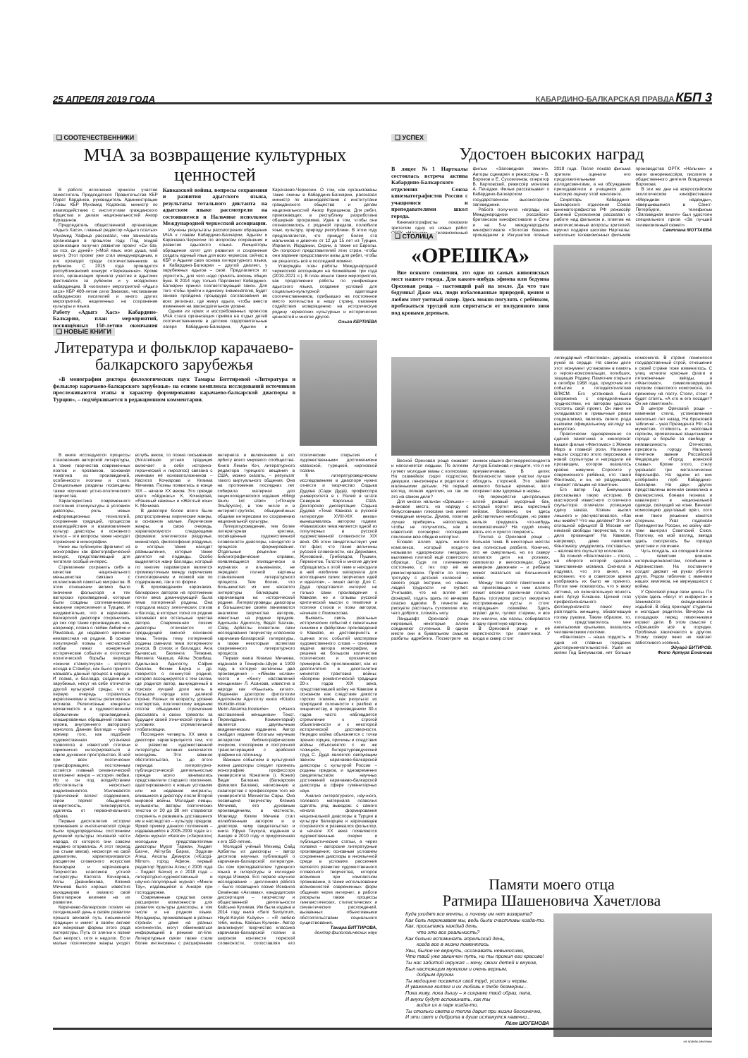25 АПРЕЛЯ 2019 ГОДА КАБАРДИНО-БАЛКАРСКАЯ ПРАВДА КБП 3
❑ СООТЕЧЕСТВЕННИКИ
МЧА за возвращение культурных ценностей
В работе исполкома приняли участие заместитель Председателя Правительства КБР Мурат Карданов, руководитель Администрации Главы КБР Мухамед Кодзоков, министр по взаимодействию с институтами гражданского общества и делам национальностей Анзор Курашинов.
Председатель общественной организации «Адыгэ Хасэ», главный редактор «Адыгэ псалъэ» Мухамед Хафицэ рассказал, чем занималась организация в прошлом году. Под эгидой организации получил развитие проект «Си бзэ, си псэ, си дуней» («Мой язык, моя душа, мой мир»). Этот проект уже стал международным, и его проводят среди соотечественников за рубежом. С 2015 года проводится республиканский конкурс «Черкешенка». Кроме этого, организация приняла участие в адыгских фестивалях за рубежом и у моздокских кабардинцев. В «копилке» мероприятий «Адыгэ хасэ» КБР 400-летие села Заюково, чествование кабардинских писателей и много других мероприятий, нацеленных на сохранение культуры и языка.
Работу «Адыгэ Хасэ» Кабардино-Балкарии, план мероприятий, посвящённых 150-летию окончания Кавказской войны, вопросы сохранения и развития адыгского языка, результаты тотального диктанта на адыгском языке рассмотрели на состоявшемся в Нальчике исполкоме Международной черкесской ассоциации.
Изучены результаты рассмотрения обращения МЧА к главам Кабардино-Балкарии, Адыгеи и Карачаево-Черкесии по вопросам сохранения и развития адыгского языка. Инициаторы обращения хотят для развития и сохранения создать единый язык для всех черкесов: сейчас в КБР и Адыгее своя основа литературного языка, в Кабардино-Балкарии – другой диалект, у зарубежных адыгов – своё. Предлагается их упростить, для чего надо принять восемь общих букв. В 2014 году только Парламент Кабардино-Балкарии принял соответствующий закон. Для того чтобы прийти к единому знаменателю, будет заново пройдена процедура согласования во всех регионах, где живут адыги, чтобы внести изменения на законодательном уровне.
Одним из ярких и востребованных проектов МЧА стала организация приёма на отдых детей соотечественников в детские оздоровительные лагеря Кабардино-Балкарии, Адыгеи и Карачаево-Черкесии. О том, как организованы такие смены в Кабардино-Балкарии, рассказал министр по взаимодействию с институтами гражданского общества и делам национальностей Анзор Курашинов. Для ребят, приезжающих в республику разработана обширная программа. Идея в том, чтобы они познакомились с родиной предков, полюбили язык, культуру, природу республики. В этом году предполагается, что приедут более ста мальчиков и девочек от 12 до 15 лет из Турции, Израиля, Иордании, Сирии, а также из Европы. Он попросил представителей этих стран, чтобы они заранее предоставили визы для ребят, чтобы не решалось всё в последний момент.
Утверждён план работы Международной черкесской ассоциации на ближайшие три года (2019-2021 гг.). В план вошли такие мероприятия, как продолжение работы по унификации адыгского языка, создание условий для социально-культурной адаптации соотечественников, прибывших на постоянное место жительства в нашу страну, оказание содействия возвращению на историческую родину черкесских культурных и исторических ценностей и многое другое.
Ольга КЕРТИЕВА
❑ НОВЫЕ КНИГИ
Литература и фольклор карачаево-балкарского зарубежья
«В монографии доктора филологических наук Тамары Биттировой «Литература и фольклор карачаево-балкарского зарубежья» на основе комплекса исследований источников прослеживаются этапы и характер формирования карачаево-балкарской диаспоры в Турции», – подчёркивается в редакционном комментарии.
В книге исследуются процессы становления авторской литературы, а также творчества современных поэтов и прозаиков, основная тематика их произведений, особенности поэтики и стиля. Специальные разделы посвящены также изучению устно-поэтического творчества.
Характеристика современного состояния этнокультуры в условиях диаспоры, роль новых информационных технологий, сохранение традиций, процессов взаимодействия и взаимовлияния культур диаспоры и основного этноса – эти вопросы также находят отражение в монографии.
Ниже мы публикуем фрагмент из монографии как фактографический экскурс, представляющий для читателя особый интерес.
Стремление сохранить себя в качестве национального меньшинства связано с коллективной памятью мигрантов. В этом отношении велико было значение фольклора и тех авторских произведений, которые были созданы соплеменниками накануне переселения в Турцию. И неудивительно, что в карачаево-балкарской диаспоре сохранились до сих пор такие произведения, как, например, поэма о любви Акбийче и Рамазана, до недавнего времени неизвестная на родине. В основе популярной поэмы о несчастной любви лежат конкретные исторические события и отголоски политической борьбы периода «экинчи стампулчула» – второго исхода в Стамбул, как было принято называть данный процесс в народе. И поэма, и баллада, созданные в зарубежье, несут на себе отпечаток другой культурной среды, что в первую очередь отразилось вкраплениями в тексты религиозных мотивов. Религиозные концепты проявляются и в художественном обрамлении произведений, клишированных обращений главных героев, внутреннего авторского монолога. Данная баллада – яркий пример того, как подобная художественная установка позволяла в известной степени гармонично интегрироваться в новое духовное пространство. В ней при всех поэтических трансформациях постоянным остаётся главный семантический компонент жанра – история любви. Но и он под воздействием обстоятельств несколько видоизменяется. Усиливается трагический аспект содержания, герои теряют обыденную конкретность, типизируются, удаляясь от первоначального образа.
Первые десятилетия истории проживания в иноэтнической среде были предопределены состоянием духовной культуры основной части народа, от которого они совсем недавно оторвались. А этот период (на стыке веков), несмотря на свой драматизм, характеризовался расцветом словесного искусства балкарцев и карачаевцев. Творчество классиков устной литературы Каспота Кочкарова, Аппы Джанибекова, Кязима Мечиева было хорошо известно мухаджирам и оказало своё благотворное влияние на их развитие.
Карачаево-балкарская поэзия на сегодняшний день в своём развитии прошла вековой путь письменной традиции и имеет в своём активе все жанровые формы этого рода литературы. Путь от элегии к поэме был непрост, хотя и недолог. Если малые поэтические жанры уходят вглубь веков, то поэма письменная (богатейшая устная традиция включает в себя историко-героический и лироэпос) связана с именами её основоположников – Каспота Кочкарова и Кязима Мечиева. Поэмы появились в конце XIX – начале XX веков. Это прежде всего «Айджакъ» К. Кочкарова, «Раненый камень» и «Жёлтый кош» К. Мечиева.
В диаспоре более всего были распространены лирические жанры, в основном малые. Лирические жанры, в свою очередь, характеризуются следующими формами: элегическое раздумье, миниатюра, философские раздумья, в которых также находят размышления, которые также делятся на подвиды. Особо выделяется жанр баллады, который по многим параметрам является промежуточным между лирическим стихотворением и поэмой как по содержанию, так и по форме.
В произведениях карачаево-балкарских авторов на протяжении почти века доминирующей была тема потерянной родины. Она породила массу элегических стихов и баллад, в которых тоска по родине затмевает все остальные чувства автора. Современная поэзия диаспоры отличается от предыдущей сменой основной темы. Теперь тему потерянной родины сменила тема потерянного этноса. В стихах и балладах Акга Бычаксыз, Бюлента Тезжана, Мехмета Чавуша, Айлы Эскибаш, Адильхана Адилоглу, Сафие Оналан, Фехми Берка и др. говорится о покинутой родине, которая ассоциируется с тем селом, где родился автор, вынужденный в поисках лучшей доли жить в большом городе или далёкой стране. Разных по возрасту, уровню мастерства, поэтическому видению поэтов объединяет стремление рассказать о своих тревогах за будущее своей этнической группы в условиях стремительной глобализации.
Последняя четверть XX века в диаспоре характеризуется тем, что в развитие художественной литературы активно включается молодёжь. Это важное обстоятельство, т.к. до этого периода литературно-публицистической деятельностью прежде всего занимались представители старшего поколения, адаптированного к новым условиям или же недавние мигранты, влившиеся в диаспору после Второй мировой войны. Молодые певцы, музыканты, авторы поэтических текстов от 20 до 30 лет стараются сохранять и развивать доставшееся им в наследство – культуру предков. Яркий пример данного положения – издававшийся в 2005-2009 годах в г. Афион журнал «Кюзгю» («Зеркало») молодыми представителями диаспоры Мурат Таржан, Хидает Бахче, Айтугба Бараз, Эрдоган Атеш, Апсаты Демирок («Küzgü-Mirror», город Афион, первый редактор Эрдоган Атеш; с 2006 года – Хидает Бахче) и с 2018 года – литературно-художественный и научно-популярный журнал «Минги Тау», издающийся в Анкаре при господдержке.
Современные средства связи расширили возможности для развития культуры диаспоры, в том числе и на родном языке. Мухаджиры, проживающие в разных странах и даже на разных континентах, могут обмениваться информацией в режиме on-line. Литературные связи также стали более интенсивны с расширением интернета и включением в его орбиту всего мирового сообщества. Книга Леман Коч, литературного редактора турецкого вещания в США, можно сказать, – результат такого виртуального общения. Она на протяжении последних лет собирала материал для энциклопедического издания «Mingi taunu kol izlari» («Почерк Эльбруса»), в том числе и в интернет-группах, объединённых общими интересами по сохранению национальной культуры.
Литературоведение, тем более литературная критика, посвящённые художественной словесности диаспоры, находятся в процессе формирования. Отдельные рецензии и библиографические справки, появляющиеся эпизодически в журналах и альманахах, не передают полной картины становления литературного процесса. Тем более, что большинство из них касается литературы балкарцев и карачаевцев на исторической родине. Литературоведы диаспоры в большинстве своём занимаются анализом творчества авторов, известных на родине предков. Адильхан Адилоглу, Ведат Балкан, Сайд Арбатлы посвятили свои исследования творчеству классиков карачаево-балкарской литературы, а также некоторым аспектам современного литературного процесса.
Первая книга Кязима Мечиева, изданная в Темирхан-Шуре в 1909 году, в которую включены два произведения – «Иймам ислам» поэта и «Книгу наставлений женщинам» Л. Асанова, известна в народе как «Къылыкъ китап». Изданная доктором филологии Адилханом Адилоглу книга «Kitabü mürsidin-nisa/ Metin.Aktarma.Inceleme» («Книга наставлений женщинам» Текст. Переиздание. Комментарий) является двуязычным академическим изданием. Автор снабдил издание богатым научным аппаратом: библиографическим очерком, глоссарием и построчной транслитерацией с арабской графики на латиницу.
Важным событием в культурной жизни диаспоры следует признать монографию профессора университета Кожатепе (г. Кония) Ведат Балкана (балкарская фамилия Балаев), написанную в соавторстве с профессором того же университета Мехметом Сары. Она посвящена творчеству Кязима Мечиева, его духовным произведениям, в частности, Мовлюду. Кязим Мечиев стал излюбленным автором и в диаспоре, чему свидетельство и книга Уфука Таукула, изданная в Анкаре в 2010 году и приуроченная к его 150-летию.
Молодой учёный Мехмед Сайд Арбатлы из диаспоры – автор десятков научных публикаций о карачаево-балкарской литературе. Он сам преподавателем турецкого языка и литературы в колледже города Измира. Его первое научное исследование – дипломная работа – было посвящено поэме Исмаила Семёнова «Актамак», кандидатская диссертация – творчеству и общественной деятельности Кайсына Кулиева. Им была издана в 2014 году книга «Seni Seviyorum, Hayat-Kaysin Kuliyev» – «Я люблю тебя, жизнь. Кайсын Кулиев». Автор анализирует творчество классика карачаево-балкарской поэзии в широком контексте тюркской словесности, сопоставляя его поэтические открытия с художественными достижениями казахской, турецкой, киргизской поэзии.
К литературоведческим исследованиям в диаспоре нужно отнести и творчество Садыка Дудова (Садж Дуда), профессора университета в г. Ралей в штате Северная Каролина США. Докторская диссертация Садыка Дудова «Тема Кавказа в русской литературе XVIII-XIX веков» вынашивалась автором годами: «Кавказская тема является одной из популярных в русской художественной словесности XIX века. Об этом свидетельствует уже тот факт, что такие величины русской словесности, как Державин, Жуковский, Грибоедов, Пушкин, Лермонтов, Толстой и многие другие обращались к этой теме и находили в ней изобилие материала для воплощения своих творческих идей и идеалов», – пишет автор. Для С. Дуда представлял интерес не только сами произведения о Кавказе, но и отзывы русской критической мысли о тематике и поэтике стихов и поэм авторов, начиная с Ломоносова.
Выявить связь реальных исторических событий с сюжетными линиями и фабулами произведений о Кавказе, их достоверность и оценка этих событий мастерами художественного слова – основная задача автора монографии, и решена на большом количестве поэтических и прозаических примеров. Он прослеживает, как из десятилетия в десятилетие меняется трактовка войны: «Вопреки романтической традиции 20-х годов XIX века, представлявшей войну на Кавказе в основном как следствие дикости горских племён, как результат их природной склонности к разбою и хищничеству, в произведениях 30-х годов часто наблюдается стремление к строгой объективности и к некоторой исторической достоверности. Нередко война объясняется с точки зрения горцев, причины и следствия войны объясняется с их же позиций», Литературоведческий труд С. Дуда является связующим звеном карачаево-балкарской диаспоры с культурой России – родины предков, и одновременно свидетельством научных достижений карачаево-балкарской диаспоры в сфере гуманитарных наук.
Анализ литературного, научного, полевого материала позволил сделать ряд выводов: с самого начала формирования национальной диаспоры в Турции в культуре балкарцев и карачаевцев сохранялся и развивался фольклор, в начале XX века появляются художественные очерки и публицистические статьи, а через полвека – авторские литературные произведения; основным условием сохранения диаспоры в иноязычной среде в условиях рассеяния является развитие художественного словесного творчества, которое возможно при компактном проживании, а также использовании возможностей современных форм общения через интернет; в работе раскрыты также процессы лингвистических, стилистических и семантических расхождений, вызванных объективными обстоятельствами социального существования.
Тамара БИТТИРОВА,
доктор филологических наук
❑ УСПЕХ
Удостоен высоких наград
В лицее №1 Нарткалы состоялась встреча актива Кабардино-Балкарского отделения Союза кинематографистов России с учащимися и преподавателями школ города.
Кинематографисты показали зрителям одну из новых работ ОРТК «Нальчик» – телевизионный фильм «Заповедная земля». Авторы сценария и режиссёры – В. Вороков и Е. Сухомлинов, оператор В. Карповский, режиссёр монтажа А. Пачаджи. Фильм рассказывает о Кабардино-Балкарском государственном высокогорном заповеднике.
Работа получила награды на Международном российско-британском кинофестивале в Сочи и на 5-м международном кинофестивале «Золотая башня», прошедшем в Ингушетии осенью 2018 года. После показа фильма зрители оценили его продолжительными аплодисментами, а на обсуждении преподаватели и учащиеся дали высокую оценку этой киноленте.
Секретарь Кабардино-Балкарского отделения Союза кинематографистов РФ режиссёр Евгений Сухомлинов рассказал о работе над фильмом и, ответив на многочисленные вопросы зрителей, вручил подарки школам Нарткалы: несколько телевизионных фильмов производства ОРТК «Нальчик» и книги кинорежиссёра, писателя и общественного деятеля Владимира Ворокова.
В эти же дни на всероссийском экологическом кинофестивале «Меридиан надежды», завершившемся в Санкт-Петербурге, телефильм «Заповедная земля» был удостоен специального приза «За лучший телевизионный сюжет».
Светлана МОТТАЕВА
❑ СТОЛИЦА
«ОРЕШКА»
Вне всякого сомнения, это одно из самых живописных мест нашего города. Для какого-нибудь эфиопа или бедуина Ореховая роща – настоящий рай на земле. Да что там бедуины! Даже мы, люди избалованные природой, ценим и любим этот уютный сквер. Здесь можно погулять с ребёнком, пробежаться трусцой или спрятаться от полуденного зноя под кронами деревьев.
Весной Ореховая роща оживает и наполняется людьми. По аллеям гуляют молодые мамы с колясками. На скамейках сидят подростки, девушки, пенсионеры и родители с маленькими детьми. На первый взгляд, полная идиллия, но так ли это на самом деле?
Для многих нальчан «Орешка» – знаковое место, но наряду с безусловными плюсами она имеет очевидные минусы. Думаю, позитив лучше приберечь напоследок, чтобы не получилось, как в известной поговорке: последним поклоном всю обедню испортил.
Еловая аллея вдоль жилого комплекса, который когда-то называли «дворянским гнездом», выложена плиткой ещё советского образца. Судя по плачевному состоянию, с тех пор её не ремонтировали. Пройти по этому тротуару с детской коляской – своего рода экстрим, но наших людей трудности не пугают. Учитывая, что на аллее нет фонарей, ходить здесь по вечерам опасно вдвоём. В темноте вы рискуете растянуть сухожилие или, чего доброго, сломать ногу.
Ландшафт Ореховой рощи неровный, некоторые аллеи соединяют ступеньки. В одном месте они в буквальном смысле разбиты вдребезги. Посмотрите на снимок нашего фотокорреспондента Артура Елканова и увидите, что я не преувеличиваю. В целях безопасности такие участки лучше обходить стороной. Это займёт немного больше времени, зато сохранит вам здоровье и нервы.
На перекрёстке центральных аллей ржавый мусорный бак, который портит весь окрестный пейзаж. Возможно, он здесь действительно необходим, но разве нельзя придумать что-нибудь посимпатичнее? На худой конец взять его и просто покрасить.
Плитка в Ореховой роще – больная тема. В некоторых местах она полностью разбита. Конечно, это не смертельно, но по скверу катаются дети на роликах, самокатах и велосипедах. Одно неверное движение – и ребёнок может оказаться на больничной койке.
Между тем возле памятников и на прилегающих к ним аллеях лежит вполне приличная плитка. Вдоль тротуаров растут аккуратно постриженные кусты и стоят «парадные» скамейки. Здесь играют дети, гуляют старики, и все эти мелочи, как пазлы, собираются в одну приятную картинку.
В Ореховой роще и её окрестностях три памятника. У входа в сквер стоит
легендарный «Фантомас», держась рукой за сердце. На самом деле этот монумент установлен в память о героях-комсомольцах, погибших, защищая Родину. Памятник открыли в октябре 1968 года, приурочив его событие к пятидесятилетию ВЛКСМ. Его установка была сопряжена с определёнными трудностями, но авторам удалось отстоять свой проект. Он явно не укладывался в привычные рамки соцреализма, являясь своего рода вызовом официальному взгляду на искусство.
Практически одновременно со сдачей памятника в кинопрокат вышел фильм «Фантомас» с Жаном Марэ в главной роли. Нальчане нашли сходство этого персонажа и новой скульптуры и наградили её прозвищем, которое оказалось крайне живучим. Спросите у современного ребёнка, кто такой Фантомас, и он, не раздумывая, покажет пальцем на памятник.
Его автор Гид Бжеумыхов рассказывал такую историю. В мастерской известного столичного скульптора отмечали успешную сдачу заказа. Хозяин выпил лишнего и расчувствовался. «Как мы живём? Что мы делаем? Это же сплошной официоз! В Москве нет никакой свободы творчества, то ли дело провинция! На Кавказе, например, даже памятник Фантомасу умудрились поставить», – жаловался скульптор коллегам.
За спиной «Фантомаса» – стела, на обороте которой сделана таинственная мозаика. Сначала я подумал, что это ангел, но вспомнил, что в советское время изображать их было не принято. Потом мне показалось, что я вижу лётчика, но окончательную ясность внёс Артур Елканов. Цепкий глаз профессионального фотожурналиста помог ему разглядеть женщину, обхватившую голову руками. Таким образом, то, что представлялось мне ангельскими крыльями, оказалось человеческими локтями.
«Фантомас» – наша гордость и одна из главных городских достопримечательностей. Ушёл из жизни Гид Бжеумыхов, нет больше комсомола. В стране поменялся государственный строй, отношение к своей стране тоже изменилось. С улиц исчезли красные флаги и пятиконечные звёзды, а «Фантомас», символизирующий героизм советского комсомола, по-прежнему на посту. Стоял, стоит и будет стоять. «А кто ж его посадит? Он же памятник!».
В центре Ореховой рощи – каменная стела, установленная несколько лет назад. На бронзовой табличке – указ Президента РФ: «За мужество, стойкость и массовый героизм, проявленные защитниками города в борьбе за свободу и независимость Отечества, присвоить городу Нальчику почётное звание Российской Федерации «Город воинской славы». Кроме этого, стелу украшают три металлических барельефа. На одном из них изображён герб Кабардино-Балкарии. На двух других представлены военная символика и фалеристика, боевая техника и кавалерист в национальной одежде, скачущий на коне. Венчает композицию двуглавый орёл, хотя мне такое решение кажется спорным. Указ подписан Президентом России, но войну всё-таки выиграл Советский Союз. Поэтому, на мой взгляд, звезда здесь смотрелась бы гораздо уместнее и логичнее.
Чуть поодаль, на соседней аллее – памятник воинам-интернационалистам, погибшим в Афганистане. На постаменте солдат держит на руках убитого друга. Рядом таблички с именами наших земляков, не вернувшихся с войны.
У Ореховой рощи свои циклы. По утрам здесь «бегут от инфаркта» и занимаются скандинавской ходьбой. В обед приходят студенты и молодые родители. Вечером на площадках перед памятниками играют дети. В этом смысле с «Орешкой» всё в порядке. Проблема заключается в другом. Этому скверу явно не хватает заботливого хозяина.
Эдуард БИТИРОВ.
Фото Артура Елканова
Памяти моего отца
Ратмира Шашеновича Хачетлова
Куда уходят все мечты, и почему им нет возврата?
Как боль переживаем мы, ведь были счастливы когда-то.
Как, просыпаясь каждый день,
что это все реальность?
Как больно вспоминать апрельский день,
когда все в жизни поменялось.
Увы, былое не вернуть, осознавать невыносимо,
Что твой уже закончен путь, но ты прожил его красиво!
Ты нас заботой окружал – жену, своих детей и внуков,
Был настоящим мужиком и очень верным,
добрым другом.
Ты медицине посвятил свой труд, усилия и нервы,
И уважение коллег и их любовь к тебе безмерны...
Пока живу, пока дышу – я сохраню твой образ, папа,
И внуки будут вспоминать, как ты
водил их в парк когда-то.
Ты столько света и тепла дарил при жизни бесконечно,
И эти свет и доброта в душе останутся навечно...
Лёля ШОГЕНОВА
на правах рекламы